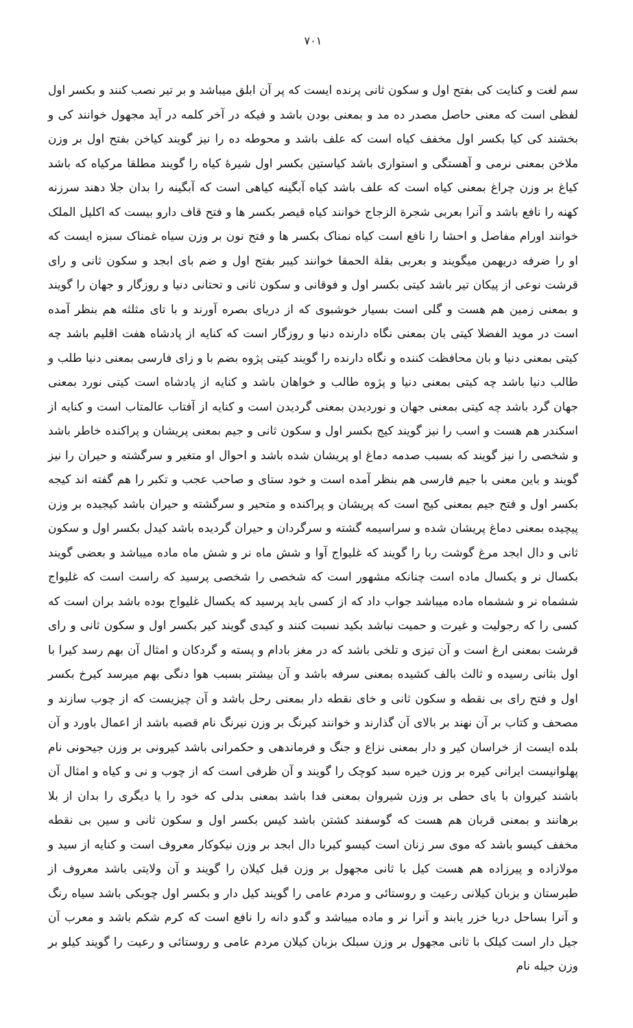۷۰۱
سم لغت و کنایت کی بفتح اول و سکون ثانی پرنده ایست که پر آن ابلق میباشد و بر تیر نصب کنند و بکسر اول لفظی است که معنی حاصل مصدر ده مد و بمعنی بودن باشد و فیکه در آخر کلمه در آید مجهول خوانند کی و بخشند کی کیا بکسر اول مخفف کیاه است که علف باشد و محوطه ده را نیز گویند کیاخن بفتح اول بر وزن ملاخن بمعنی نرمی و آهستگی و استواری باشد کیاستین بکسر اول شیرهٔ کیاه را گویند مطلقا مرکیاه که باشد کیاغ بر وزن چراغ بمعنی کیاه است که علف باشد کیاه آبگینه کیاهی است که آبگینه را بدان جلا دهند سرزنه کهنه را نافع باشد و آنرا بعربی شجرة الزجاج خوانند کیاه قیصر بکسر ها و فتح قاف دارو بیست که اکلیل الملک خوانند اورام مفاصل و احشا را نافع است کیاه نمناک بکسر ها و فتح نون بر وزن سیاه غمناک سبزه ایست که او را ضرفه دریهمن میگویند و بعربی بقلة الحمقا خوانند کیبر بفتح اول و ضم بای ابجد و سکون ثانی و رای قرشت نوعی از پیکان تیر باشد کیتی بکسر اول و فوقانی و سکون ثانی و تحتانی دنیا و روزگار و جهان را گویند و بمعنی زمین هم هست و گلی است بسیار خوشبوی که از دریای بصره آورند و با تای مثلثه هم بنظر آمده است در موید الفضلا کیتی بان بمعنی نگاه دارنده دنیا و روزگار است که کنایه از پادشاه هفت اقلیم باشد چه کیتی بمعنی دنیا و بان محافظت کننده و نگاه دارنده را گویند کیتی پژوه بضم با و زای فارسی بمعنی دنیا طلب و طالب دنیا باشد چه کیتی بمعنی دنیا و پژوه طالب و خواهان باشد و کنایه از پادشاه است کیتی نورد بمعنی جهان گرد باشد چه کیتی بمعنی جهان و نوردیدن بمعنی گردیدن است و کنایه از آفتاب عالمتاب است و کنایه از اسکندر هم هست و اسب را نیز گویند کیج بکسر اول و سکون ثانی و جیم بمعنی پریشان و پراکنده خاطر باشد و شخصی را نیز گویند که بسبب صدمه دماغ او پریشان شده باشد و احوال او متغیر و سرگشته و حیران را نیز گویند و باین معنی با جیم فارسی هم بنظر آمده است و خود ستای و صاحب عجب و تکبر را هم گفته اند کیجه بکسر اول و فتح جیم بمعنی کیج است که پریشان و پراکنده و متحیر و سرگشته و حیران باشد کیجیده بر وزن پیچیده بمعنی دماغ پریشان شده و سراسیمه گشته و سرگردان و حیران گردیده باشد کیدل بکسر اول و سکون ثانی و دال ابجد مرغ گوشت ربا را گویند که غلیواج آوا و شش ماه نر و شش ماه ماده میباشد و بعضی گویند بکسال نر و یکسال ماده است چنانکه مشهور است که شخصی را شخصی پرسید که راست است که غلیواج ششماه نر و ششماه ماده میباشد جواب داد که از کسی باید پرسید که یکسال غلیواج بوده باشد بران است که کسی را که رجولیت و غیرت و حمیت نباشد بکید نسبت کنند و کیدی گویند کیر بکسر اول و سکون ثانی و رای قرشت بمعنی ارغ است و آن تیزی و تلخی باشد که در مغز بادام و پسته و گردکان و امثال آن بهم رسد کیرا با اول بثانی رسیده و ثالث بالف کشیده بمعنی سرفه باشد و آن بیشتر بسبب هوا دنگی بهم میرسد کیرخ بکسر اول و فتح رای بی نقطه و سکون ثانی و خای نقطه دار بمعنی رحل باشد و آن چیزیست که از چوب سازند و مصحف و کتاب بر آن نهند بر بالای آن گذارند و خوانند کیرنگ بر وزن نیرنگ نام قصبه باشد از اعمال باورد و آن بلده ایست از خراسان کیر و دار بمعنی نزاع و جنگ و فرماندهی و حکمرانی باشد کیرونی بر وزن جیحونی نام پهلوانیست ایرانی کیره بر وزن خیره سبد کوچک را گویند و آن ظرفی است که از چوب و نی و کیاه و امثال آن باشند کیروان با یای حطی بر وزن شیروان بمعنی فدا باشد بمعنی بدلی که خود را یا دیگری را بدان از بلا برهانند و بمعنی قربان هم هست که گوسفند کشتن باشد کیس بکسر اول و سکون ثانی و سین بی نقطه مخفف کیسو باشد که موی سر زنان است کیسو کیربا دال ابجد بر وزن نیکوکار معروف است و کنایه از سید و مولازاده و پیرزاده هم هست کیل با ثانی مجهول بر وزن قبل کیلان را گویند و آن ولایتی باشد معروف از طبرستان و بزبان کیلانی رعیت و روستائی و مردم عامی را گویند کیل دار و بکسر اول چوبکی باشد سیاه رنگ و آنرا بساحل دریا خزر یابند و آنرا نر و ماده میباشد و گدو دانه را نافع است که کرم شکم باشد و معرب آن جیل دار است کیلک با ثانی مجهول بر وزن سبلک بزبان کیلان مردم عامی و روستائی و رعیت را گویند کیلو بر وزن جیله نام